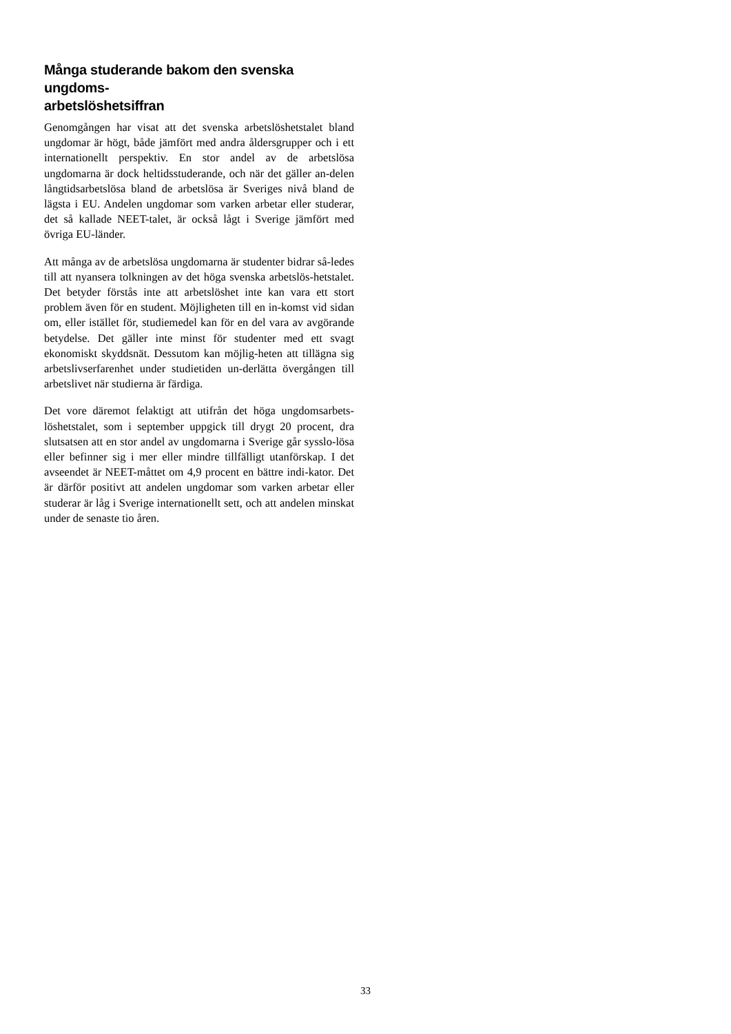Många studerande bakom den svenska ungdoms-
arbetslöshetsiffran
Genomgången har visat att det svenska arbetslöshetstalet bland ungdomar är högt, både jämfört med andra åldersgrupper och i ett internationellt perspektiv. En stor andel av de arbetslösa ungdomarna är dock heltidsstuderande, och när det gäller an-delen långtidsarbetslösa bland de arbetslösa är Sveriges nivå bland de lägsta i EU. Andelen ungdomar som varken arbetar eller studerar, det så kallade NEET-talet, är också lågt i Sverige jämfört med övriga EU-länder.
Att många av de arbetslösa ungdomarna är studenter bidrar så-ledes till att nyansera tolkningen av det höga svenska arbetslös-hetstalet. Det betyder förstås inte att arbetslöshet inte kan vara ett stort problem även för en student. Möjligheten till en in-komst vid sidan om, eller istället för, studiemedel kan för en del vara av avgörande betydelse. Det gäller inte minst för studenter med ett svagt ekonomiskt skyddsnät. Dessutom kan möjlig-heten att tillägna sig arbetslivserfarenhet under studietiden un-derlätta övergången till arbetslivet när studierna är färdiga.
Det vore däremot felaktigt att utifrån det höga ungdomsarbets-löshetstalet, som i september uppgick till drygt 20 procent, dra slutsatsen att en stor andel av ungdomarna i Sverige går sysslo-lösa eller befinner sig i mer eller mindre tillfälligt utanförskap. I det avseendet är NEET-måttet om 4,9 procent en bättre indi-kator. Det är därför positivt att andelen ungdomar som varken arbetar eller studerar är låg i Sverige internationellt sett, och att andelen minskat under de senaste tio åren.
33